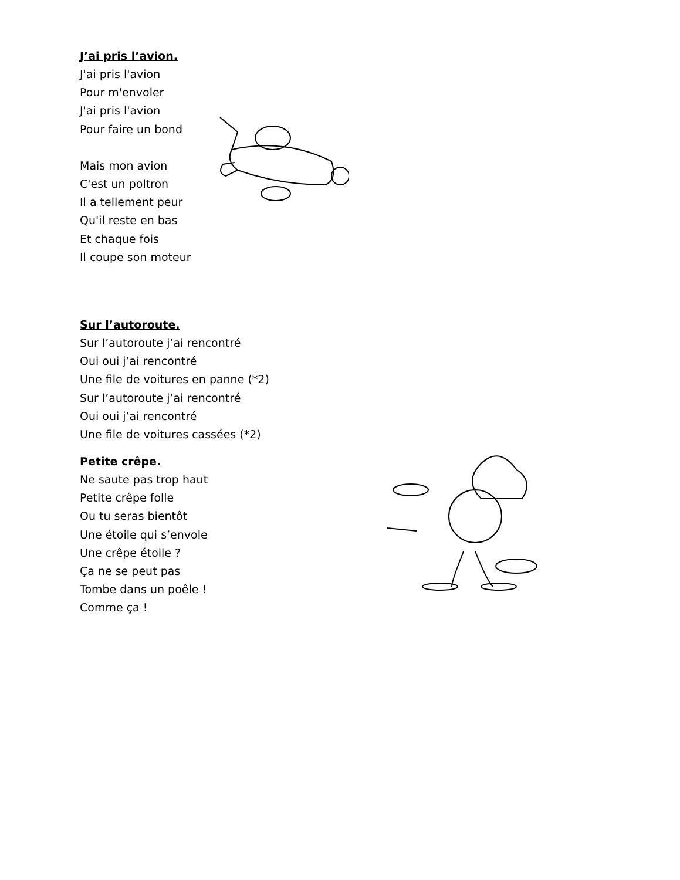J’ai pris l’avion.
J'ai pris l'avion
Pour m'envoler
J'ai pris l'avion
Pour faire un bond
Mais mon avion
C'est un poltron
Il a tellement peur
Qu'il reste en bas
Et chaque fois
Il coupe son moteur
Sur l’autoroute.
Sur l’autoroute j’ai rencontré
Oui oui j’ai rencontré
Une file de voitures en panne (*2)
Sur l’autoroute j’ai rencontré
Oui oui j’ai rencontré
Une file de voitures cassées (*2)
Petite crêpe.
Ne saute pas trop haut
Petite crêpe folle
Ou tu seras bientôt
Une étoile qui s’envole
Une crêpe étoile ?
Ça ne se peut pas
Tombe dans un poêle !
Comme ça !